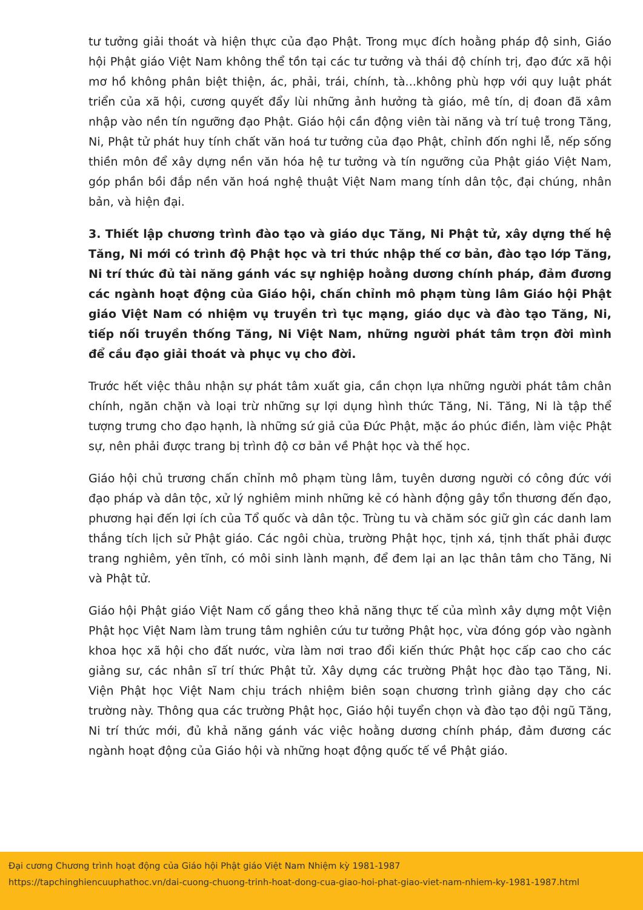tư tưởng giải thoát và hiện thực của đạo Phật. Trong mục đích hoằng pháp độ sinh, Giáo hội Phật giáo Việt Nam không thể tồn tại các tư tưởng và thái độ chính trị, đạo đức xã hội mơ hồ không phân biệt thiện, ác, phải, trái, chính, tà...không phù hợp với quy luật phát triển của xã hội, cương quyết đẩy lùi những ảnh hưởng tà giáo, mê tín, dị đoan đã xâm nhập vào nền tín ngưỡng đạo Phật. Giáo hội cần động viên tài năng và trí tuệ trong Tăng, Ni, Phật tử phát huy tính chất văn hoá tư tưởng của đạo Phật, chỉnh đốn nghi lễ, nếp sống thiền môn để xây dựng nền văn hóa hệ tư tưởng và tín ngưỡng của Phật giáo Việt Nam, góp phần bồi đắp nền văn hoá nghệ thuật Việt Nam mang tính dân tộc, đại chúng, nhân bản, và hiện đại.
3. Thiết lập chương trình đào tạo và giáo dục Tăng, Ni Phật tử, xây dựng thế hệ Tăng, Ni mới có trình độ Phật học và tri thức nhập thế cơ bản, đào tạo lớp Tăng, Ni trí thức đủ tài năng gánh vác sự nghiệp hoằng dương chính pháp, đảm đương các ngành hoạt động của Giáo hội, chấn chỉnh mô phạm tùng lâm Giáo hội Phật giáo Việt Nam có nhiệm vụ truyền trì tục mạng, giáo dục và đào tạo Tăng, Ni, tiếp nối truyền thống Tăng, Ni Việt Nam, những người phát tâm trọn đời mình để cầu đạo giải thoát và phục vụ cho đời.
Trước hết việc thâu nhận sự phát tâm xuất gia, cần chọn lựa những người phát tâm chân chính, ngăn chặn và loại trừ những sự lợi dụng hình thức Tăng, Ni. Tăng, Ni là tập thể tượng trưng cho đạo hạnh, là những sứ giả của Đức Phật, mặc áo phúc điền, làm việc Phật sự, nên phải được trang bị trình độ cơ bản về Phật học và thế học.
Giáo hội chủ trương chấn chỉnh mô phạm tùng lâm, tuyên dương người có công đức với đạo pháp và dân tộc, xử lý nghiêm minh những kẻ có hành động gây tổn thương đến đạo, phương hại đến lợi ích của Tổ quốc và dân tộc. Trùng tu và chăm sóc giữ gìn các danh lam thắng tích lịch sử Phật giáo. Các ngôi chùa, trường Phật học, tịnh xá, tịnh thất phải được trang nghiêm, yên tĩnh, có môi sinh lành mạnh, để đem lại an lạc thân tâm cho Tăng, Ni và Phật tử.
Giáo hội Phật giáo Việt Nam cố gắng theo khả năng thực tế của mình xây dựng một Viện Phật học Việt Nam làm trung tâm nghiên cứu tư tưởng Phật học, vừa đóng góp vào ngành khoa học xã hội cho đất nước, vừa làm nơi trao đổi kiến thức Phật học cấp cao cho các giảng sư, các nhân sĩ trí thức Phật tử. Xây dựng các trường Phật học đào tạo Tăng, Ni. Viện Phật học Việt Nam chịu trách nhiệm biên soạn chương trình giảng dạy cho các trường này. Thông qua các trường Phật học, Giáo hội tuyển chọn và đào tạo đội ngũ Tăng, Ni trí thức mới, đủ khả năng gánh vác việc hoằng dương chính pháp, đảm đương các ngành hoạt động của Giáo hội và những hoạt động quốc tế về Phật giáo.
Đại cương Chương trình hoạt động của Giáo hội Phật giáo Việt Nam Nhiệm kỳ 1981-1987
https://tapchinghiencuuphathoc.vn/dai-cuong-chuong-trinh-hoat-dong-cua-giao-hoi-phat-giao-viet-nam-nhiem-ky-1981-1987.html